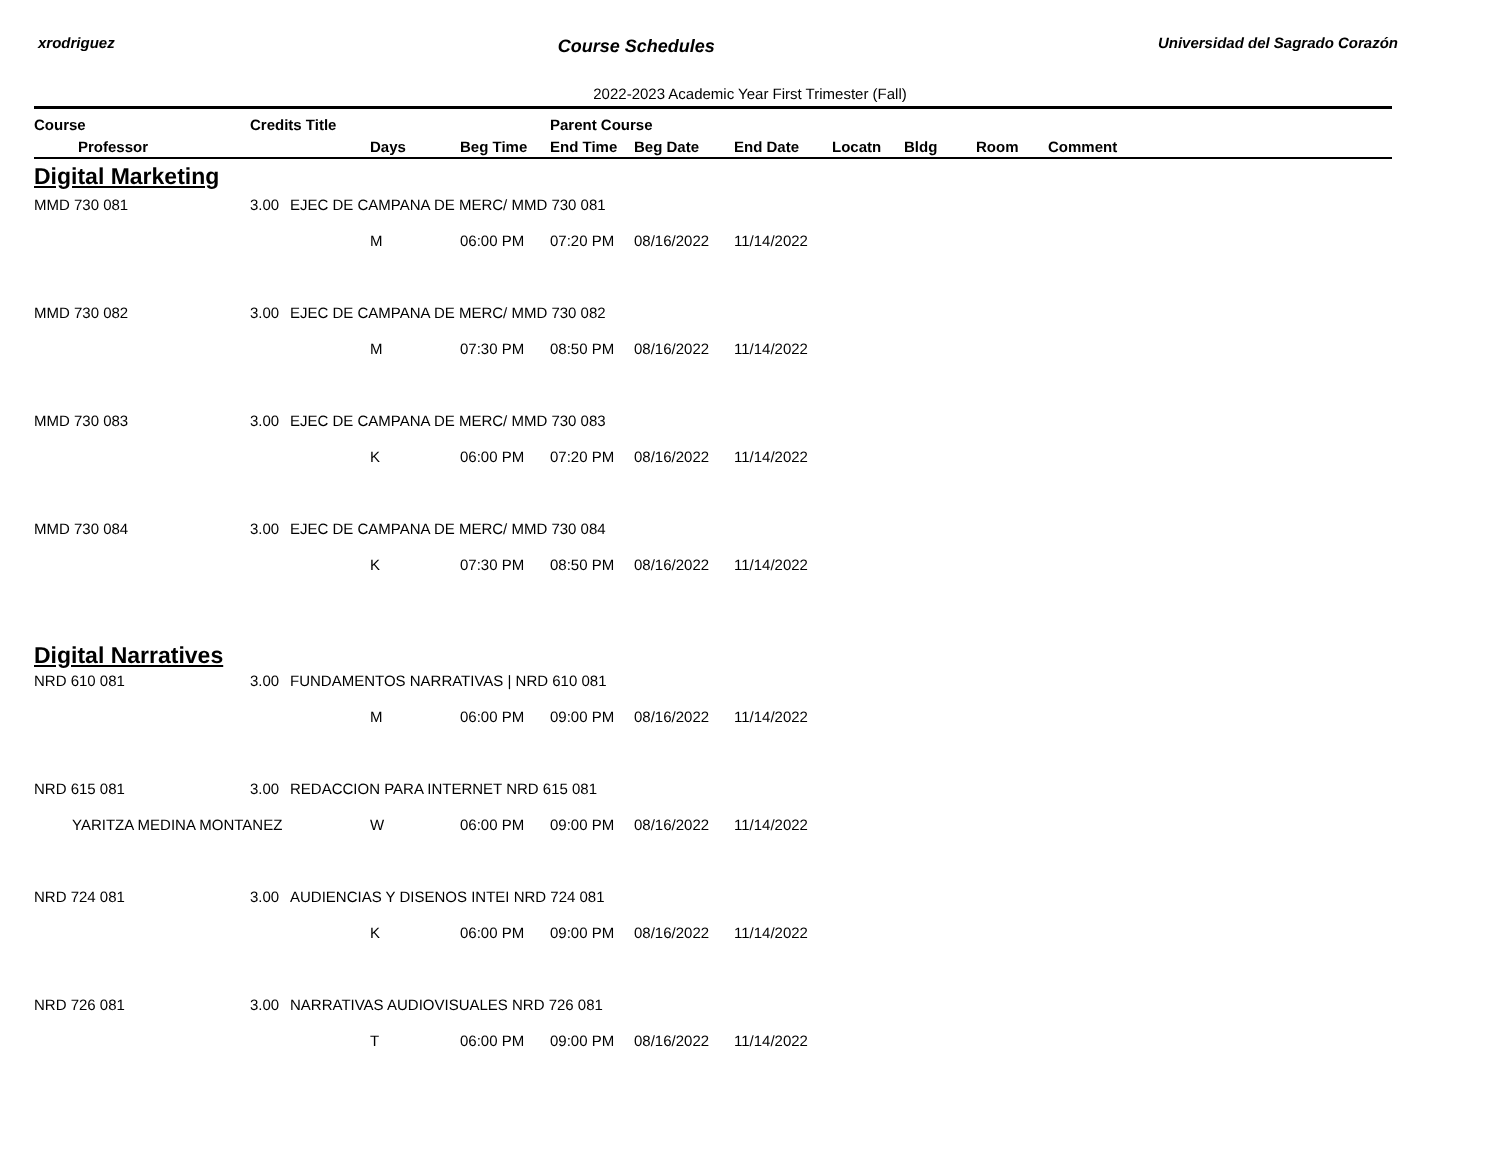xrodriguez Course Schedules Universidad del Sagrado Corazón
2022-2023 Academic Year First Trimester (Fall)
| Course | Credits Title | | | | Parent Course | | | | | | |
| --- | --- | --- | --- | --- | --- | --- | --- | --- | --- | --- | --- |
| Professor | | | Days | Beg Time | End Time | Beg Date | End Date | Locatn | Bldg | Room | Comment |
| Digital Marketing | | | | | | | | | | | |
| MMD 730 081 | 3.00 | EJEC DE CAMPANA DE MERC/ MMD 730 081 | | | | | | | | | |
| | | | M | 06:00 PM | 07:20 PM | 08/16/2022 | 11/14/2022 | | | | |
| MMD 730 082 | 3.00 | EJEC DE CAMPANA DE MERC/ MMD 730 082 | | | | | | | | | |
| | | | M | 07:30 PM | 08:50 PM | 08/16/2022 | 11/14/2022 | | | | |
| MMD 730 083 | 3.00 | EJEC DE CAMPANA DE MERC/ MMD 730 083 | | | | | | | | | |
| | | | K | 06:00 PM | 07:20 PM | 08/16/2022 | 11/14/2022 | | | | |
| MMD 730 084 | 3.00 | EJEC DE CAMPANA DE MERC/ MMD 730 084 | | | | | | | | | |
| | | | K | 07:30 PM | 08:50 PM | 08/16/2022 | 11/14/2022 | | | | |
| Digital Narratives | | | | | | | | | | | |
| NRD 610 081 | 3.00 | FUNDAMENTOS NARRATIVAS / NRD 610 081 | | | | | | | | | |
| | | | M | 06:00 PM | 09:00 PM | 08/16/2022 | 11/14/2022 | | | | |
| NRD 615 081 | 3.00 | REDACCION PARA INTERNET NRD 615 081 | | | | | | | | | |
| YARITZA MEDINA MONTANEZ | | | W | 06:00 PM | 09:00 PM | 08/16/2022 | 11/14/2022 | | | | |
| NRD 724 081 | 3.00 | AUDIENCIAS Y DISENOS INTEI NRD 724 081 | | | | | | | | | |
| | | | K | 06:00 PM | 09:00 PM | 08/16/2022 | 11/14/2022 | | | | |
| NRD 726 081 | 3.00 | NARRATIVAS AUDIOVISUALES NRD 726 081 | | | | | | | | | |
| | | | T | 06:00 PM | 09:00 PM | 08/16/2022 | 11/14/2022 | | | | |